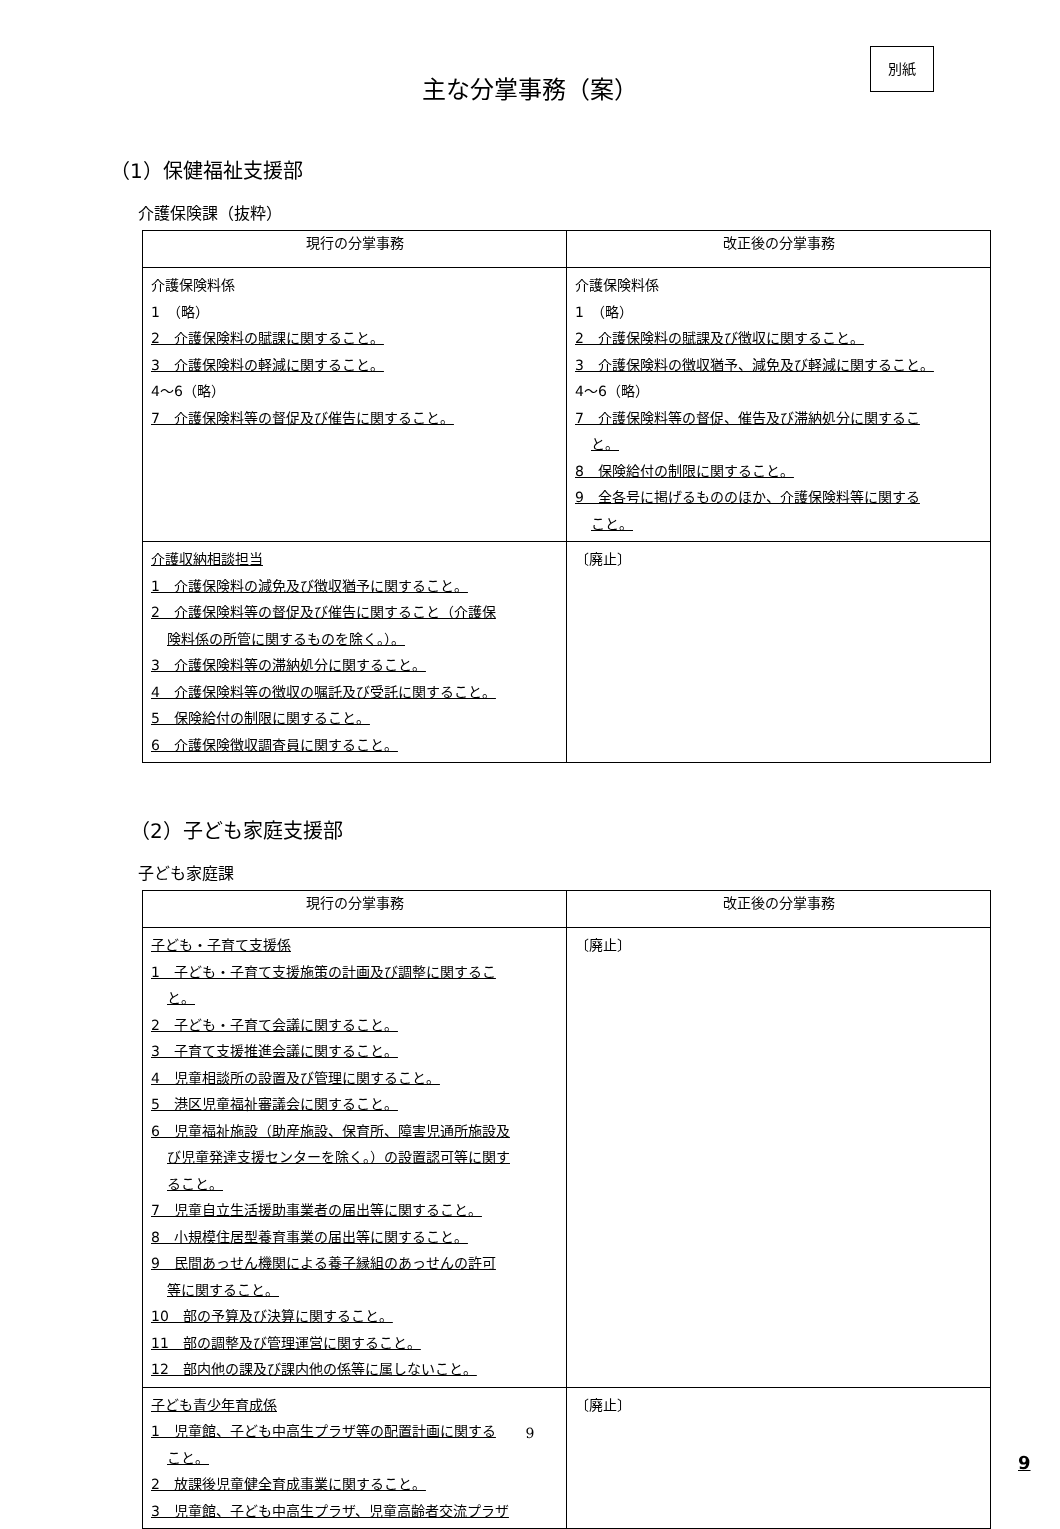主な分掌事務（案）
別紙
（1）保健福祉支援部
介護保険課（抜粋）
| 現行の分掌事務 | 改正後の分掌事務 |
| --- | --- |
| 介護保険料係 1 （略） 2 介護保険料の賦課に関すること。 3 介護保険料の軽減に関すること。 4～6（略） 7 介護保険料等の督促及び催告に関すること。 | 介護保険料係 1 （略） 2 介護保険料の賦課及び徴収に関すること。 3 介護保険料の徴収猶予、減免及び軽減に関すること。 4～6（略） 7 介護保険料等の督促、催告及び滞納処分に関するこ と。 8 保険給付の制限に関すること。 9 全各号に掲げるもののほか、介護保険料等に関する こと。 |
| 介護収納相談担当 1 介護保険料の減免及び徴収猶予に関すること。 2 介護保険料等の督促及び催告に関すること（介護保 険料係の所管に関するものを除く。）。 3 介護保険料等の滞納処分に関すること。 4 介護保険料等の徴収の嘱託及び受託に関すること。 5 保険給付の制限に関すること。 6 介護保険徴収調査員に関すること。 | 〔廃止〕 |
（2）子ども家庭支援部
子ども家庭課
| 現行の分掌事務 | 改正後の分掌事務 |
| --- | --- |
| 子ども・子育て支援係 1 子ども・子育て支援施策の計画及び調整に関するこ と。 2 子ども・子育て会議に関すること。 3 子育て支援推進会議に関すること。 4 児童相談所の設置及び管理に関すること。 5 港区児童福祉審議会に関すること。 6 児童福祉施設（助産施設、保育所、障害児通所施設及 び児童発達支援センターを除く。）の設置認可等に関す ること。 7 児童自立生活援助事業者の届出等に関すること。 8 小規模住居型養育事業の届出等に関すること。 9 民間あっせん機関による養子縁組のあっせんの許可 等に関すること。 10 部の予算及び決算に関すること。 11 部の調整及び管理運営に関すること。 12 部内他の課及び課内他の係等に属しないこと。 | 〔廃止〕 |
| 子ども青少年育成係 1 児童館、子ども中高生プラザ等の配置計画に関する こと。 2 放課後児童健全育成事業に関すること。 3 児童館、子ども中高生プラザ、児童高齢者交流プラザ | 〔廃止〕 |
9
9